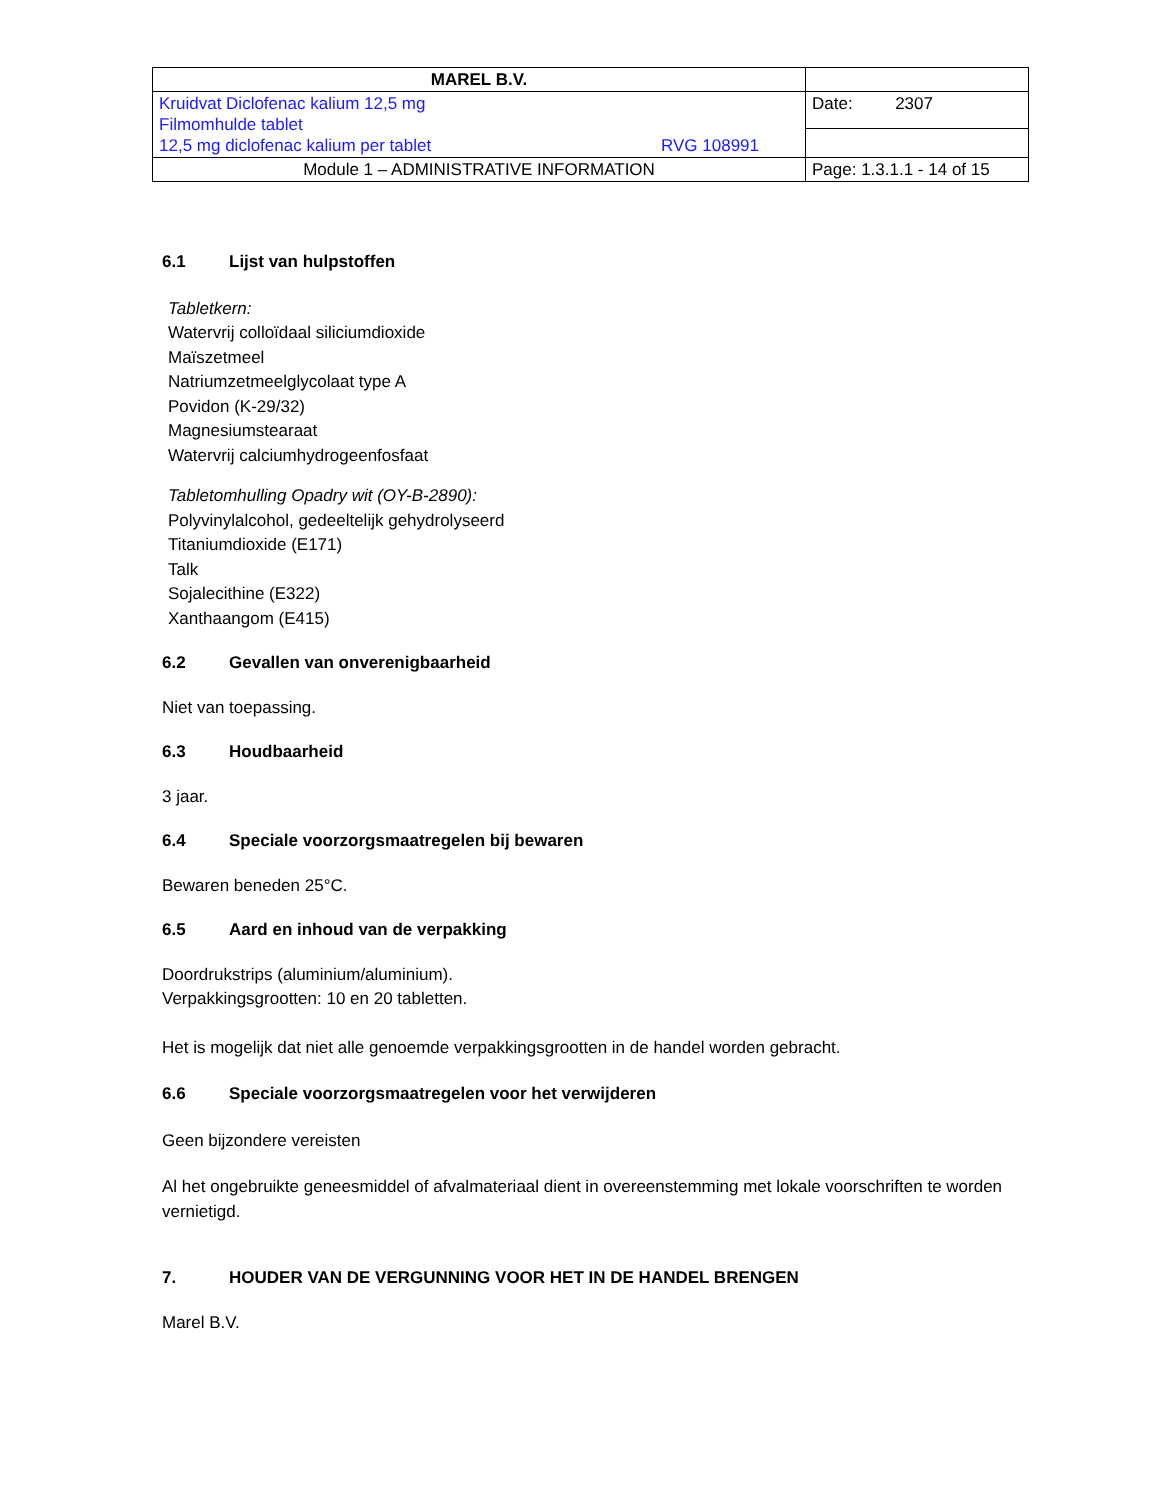| MAREL B.V. | |
| Kruidvat Diclofenac kalium 12,5 mg Filmomhulde tablet 12,5 mg diclofenac kalium per tablet RVG 108991 | Date: 2307 |
| Module 1 – ADMINISTRATIVE INFORMATION | Page: 1.3.1.1 - 14 of 15 |
6.1 Lijst van hulpstoffen
Tabletkern:
Watervrij colloïdaal siliciumdioxide
Maïszetmeel
Natriumzetmeelglycolaat type A
Povidon (K-29/32)
Magnesiumstearaat
Watervrij calciumhydrogeenfosfaat
Tabletomhulling Opadry wit (OY-B-2890):
Polyvinylalcohol, gedeeltelijk gehydrolyseerd
Titaniumdioxide (E171)
Talk
Sojalecithine (E322)
Xanthaangom (E415)
6.2 Gevallen van onverenigbaarheid
Niet van toepassing.
6.3 Houdbaarheid
3 jaar.
6.4 Speciale voorzorgsmaatregelen bij bewaren
Bewaren beneden 25°C.
6.5 Aard en inhoud van de verpakking
Doordrukstrips (aluminium/aluminium).
Verpakkingsgrootten: 10 en 20 tabletten.
Het is mogelijk dat niet alle genoemde verpakkingsgrootten in de handel worden gebracht.
6.6 Speciale voorzorgsmaatregelen voor het verwijderen
Geen bijzondere vereisten
Al het ongebruikte geneesmiddel of afvalmateriaal dient in overeenstemming met lokale voorschriften te worden vernietigd.
7. HOUDER VAN DE VERGUNNING VOOR HET IN DE HANDEL BRENGEN
Marel B.V.